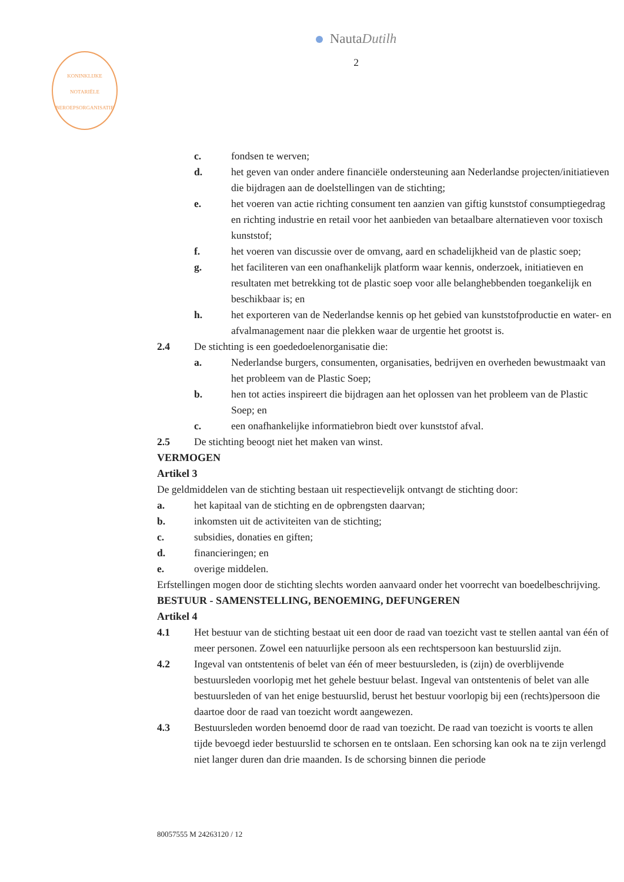NautaDutilh
2
KONINKLIJKE
NOTARIËLE
BEROEPSORGANISATIE
c. fondsen te werven;
d. het geven van onder andere financiële ondersteuning aan Nederlandse projecten/initiatieven die bijdragen aan de doelstellingen van de stichting;
e. het voeren van actie richting consument ten aanzien van giftig kunststof consumptiegedrag en richting industrie en retail voor het aanbieden van betaalbare alternatieven voor toxisch kunststof;
f. het voeren van discussie over de omvang, aard en schadelijkheid van de plastic soep;
g. het faciliteren van een onafhankelijk platform waar kennis, onderzoek, initiatieven en resultaten met betrekking tot de plastic soep voor alle belanghebbenden toegankelijk en beschikbaar is; en
h. het exporteren van de Nederlandse kennis op het gebied van kunststofproductie en water- en afvalmanagement naar die plekken waar de urgentie het grootst is.
2.4 De stichting is een goededoelenorganisatie die:
a. Nederlandse burgers, consumenten, organisaties, bedrijven en overheden bewustmaakt van het probleem van de Plastic Soep;
b. hen tot acties inspireert die bijdragen aan het oplossen van het probleem van de Plastic Soep; en
c. een onafhankelijke informatiebron biedt over kunststof afval.
2.5 De stichting beoogt niet het maken van winst.
VERMOGEN
Artikel 3
De geldmiddelen van de stichting bestaan uit respectievelijk ontvangt de stichting door:
a. het kapitaal van de stichting en de opbrengsten daarvan;
b. inkomsten uit de activiteiten van de stichting;
c. subsidies, donaties en giften;
d. financieringen; en
e. overige middelen.
Erfstellingen mogen door de stichting slechts worden aanvaard onder het voorrecht van boedelbeschrijving.
BESTUUR - SAMENSTELLING, BENOEMING, DEFUNGEREN
Artikel 4
4.1 Het bestuur van de stichting bestaat uit een door de raad van toezicht vast te stellen aantal van één of meer personen. Zowel een natuurlijke persoon als een rechtspersoon kan bestuurslid zijn.
4.2 Ingeval van ontstentenis of belet van één of meer bestuursleden, is (zijn) de overblijvende bestuursleden voorlopig met het gehele bestuur belast. Ingeval van ontstentenis of belet van alle bestuursleden of van het enige bestuurslid, berust het bestuur voorlopig bij een (rechts)persoon die daartoe door de raad van toezicht wordt aangewezen.
4.3 Bestuursleden worden benoemd door de raad van toezicht. De raad van toezicht is voorts te allen tijde bevoegd ieder bestuurslid te schorsen en te ontslaan. Een schorsing kan ook na te zijn verlengd niet langer duren dan drie maanden. Is de schorsing binnen die periode
80057555 M 24263120 / 12